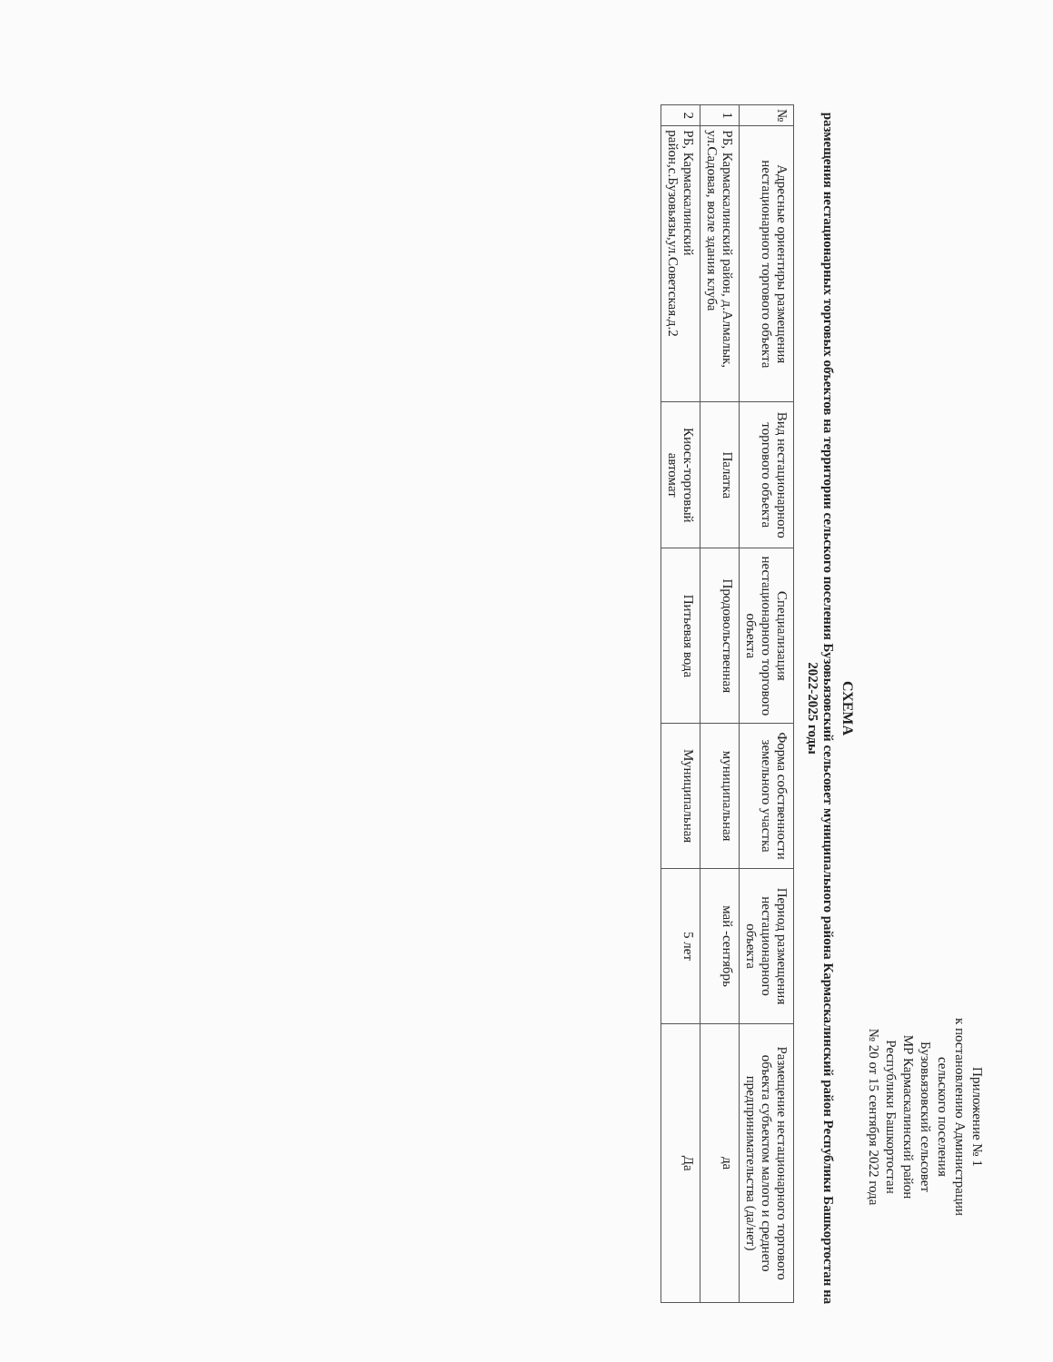Приложение № 1
к постановлению Администрации
сельского поселения
Бузовьязовский сельсовет
МР Кармаскалинский район
Республики Башкортостан
№ 20 от 15 сентября 2022 года
СХЕМА
размещения нестационарных торговых объектов на территории сельского поселения Бузовьязовский сельсовет муниципального района Кармаскалинский район Республики Башкортостан на 2022-2025 годы
| № | Адресные ориентиры размещения нестационарного торгового объекта | Вид нестационарного торгового объекта | Специализация нестационарного торгового объекта | Форма собственности земельного участка | Период размещения нестационарного объекта | Размещение нестационарного торгового объекта субъектом малого и среднего предпринимательства (да/нет) |
| --- | --- | --- | --- | --- | --- | --- |
| 1 | РБ, Кармаскалинский район, д.Алмалык, ул.Садовая, возле здания клуба | Палатка | Продовольственная | муниципальная | май -сентябрь | да |
| 2 | РБ, Кармаскалинский район,с.Бузовьязы,ул.Советская.д.2 | Киоск-торговый автомат | Питьевая вода | Муниципальная | 5 лет | Да |